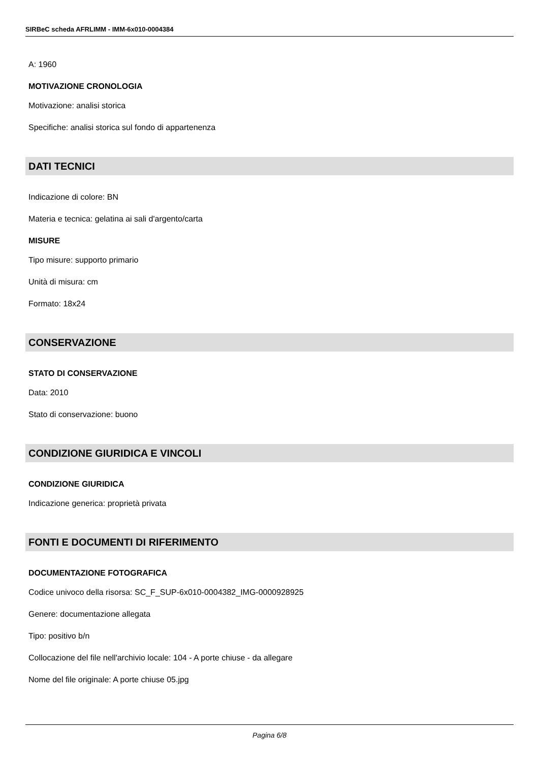SIRBeC scheda AFRLIMM - IMM-6x010-0004384
A: 1960
MOTIVAZIONE CRONOLOGIA
Motivazione: analisi storica
Specifiche: analisi storica sul fondo di appartenenza
DATI TECNICI
Indicazione di colore: BN
Materia e tecnica: gelatina ai sali d'argento/carta
MISURE
Tipo misure: supporto primario
Unità di misura: cm
Formato: 18x24
CONSERVAZIONE
STATO DI CONSERVAZIONE
Data: 2010
Stato di conservazione: buono
CONDIZIONE GIURIDICA E VINCOLI
CONDIZIONE GIURIDICA
Indicazione generica: proprietà privata
FONTI E DOCUMENTI DI RIFERIMENTO
DOCUMENTAZIONE FOTOGRAFICA
Codice univoco della risorsa: SC_F_SUP-6x010-0004382_IMG-0000928925
Genere: documentazione allegata
Tipo: positivo b/n
Collocazione del file nell'archivio locale: 104 - A porte chiuse - da allegare
Nome del file originale: A porte chiuse 05.jpg
Pagina 6/8